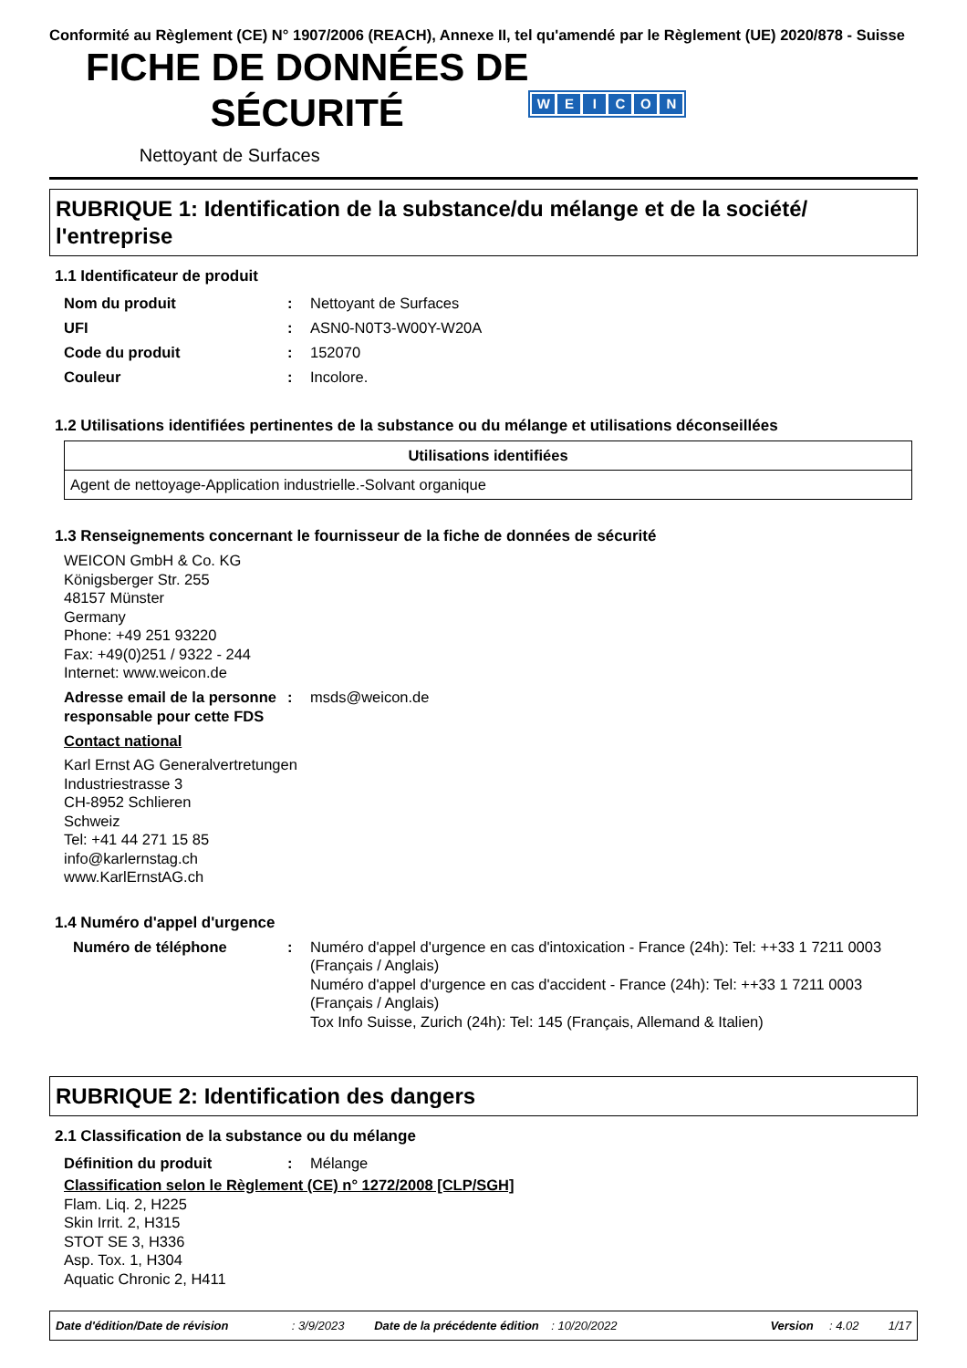Conformité au Règlement (CE) N° 1907/2006 (REACH), Annexe II, tel qu'amendé par le Règlement (UE) 2020/878 - Suisse
FICHE DE DONNÉES DE
SÉCURITÉ
Nettoyant de Surfaces
WEICON
RUBRIQUE 1: Identification de la substance/du mélange et de la société/ l'entreprise
1.1 Identificateur de produit
Nom du produit : Nettoyant de Surfaces
UFI : ASN0-N0T3-W00Y-W20A
Code du produit : 152070
Couleur : Incolore.
1.2 Utilisations identifiées pertinentes de la substance ou du mélange et utilisations déconseillées
| Utilisations identifiées |
| --- |
| Agent de nettoyage-Application industrielle.-Solvant organique |
1.3 Renseignements concernant le fournisseur de la fiche de données de sécurité
WEICON GmbH & Co. KG
Königsberger Str. 255
48157 Münster
Germany
Phone: +49 251 93220
Fax: +49(0)251 / 9322 - 244
Internet: www.weicon.de
Adresse email de la personne responsable pour cette FDS
: msds@weicon.de
Contact national
Karl Ernst AG Generalvertretungen
Industriestrasse 3
CH-8952 Schlieren
Schweiz
Tel: +41 44 271 15 85
info@karlernstag.ch
www.KarlErnstAG.ch
1.4 Numéro d'appel d'urgence
Numéro de téléphone : Numéro d'appel d'urgence en cas d'intoxication - France (24h): Tel: ++33 1 7211 0003 (Français / Anglais)
Numéro d'appel d'urgence en cas d'accident - France (24h): Tel: ++33 1 7211 0003 (Français / Anglais)
Tox Info Suisse, Zurich (24h): Tel: 145 (Français, Allemand & Italien)
RUBRIQUE 2: Identification des dangers
2.1 Classification de la substance ou du mélange
Définition du produit : Mélange
Classification selon le Règlement (CE) n° 1272/2008 [CLP/SGH]
Flam. Liq. 2, H225
Skin Irrit. 2, H315
STOT SE 3, H336
Asp. Tox. 1, H304
Aquatic Chronic 2, H411
Date d'édition/Date de révision: 3/9/2023 Date de la précédente édition: 10/20/2022 Version: 4.02 1/17